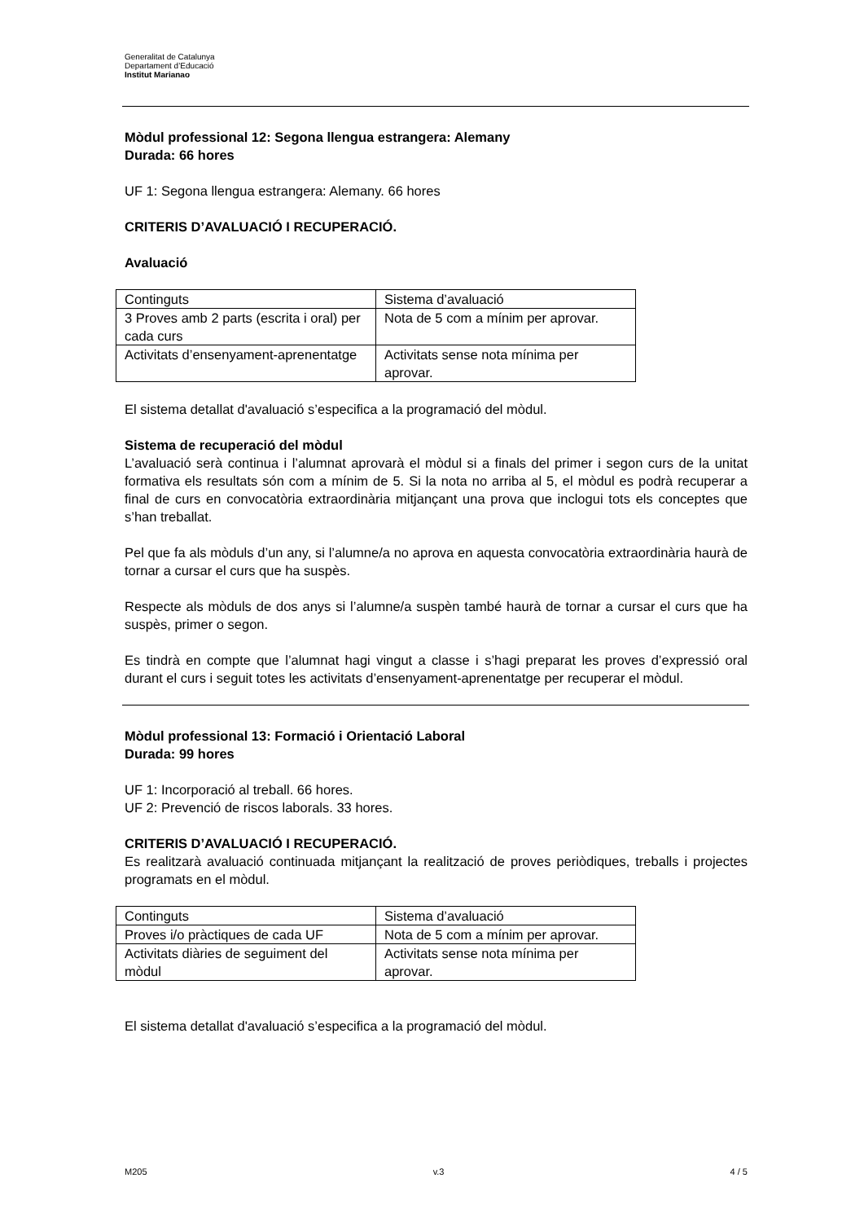Generalitat de Catalunya
Departament d’Educació
Institut Marianao
Mòdul professional 12: Segona llengua estrangera: Alemany
Durada: 66 hores
UF 1: Segona llengua estrangera: Alemany. 66 hores
CRITERIS D’AVALUACIÓ I RECUPERACIÓ.
Avaluació
| Continguts | Sistema d’avaluació |
| 3 Proves amb 2 parts (escrita i oral) per cada curs | Nota de 5 com a mínim per aprovar. |
| Activitats d’ensenyament-aprenentatge | Activitats sense nota mínima per aprovar. |
El sistema detallat d'avaluació s’especifica a la programació del mòdul.
Sistema de recuperació del mòdul
L’avaluació serà continua i l’alumnat aprovarà el mòdul si a finals del primer i segon curs de la unitat formativa els resultats són com a mínim de 5. Si la nota no arriba al 5, el mòdul es podrà recuperar a final de curs en convocatòria extraordinària mitjançant una prova que inclogui tots els conceptes que s’han treballat.
Pel que fa als mòduls d’un any, si l’alumne/a no aprova en aquesta convocatòria extraordinària haurà de tornar a cursar el curs que ha suspès.
Respecte als mòduls de dos anys si l’alumne/a suspèn també haurà de tornar a cursar el curs que ha suspès, primer o segon.
Es tindrà en compte que l’alumnat hagi vingut a classe i s’hagi preparat les proves d’expressió oral durant el curs i seguit totes les activitats d’ensenyament-aprenentatge per recuperar el mòdul.
Mòdul professional 13: Formació i Orientació Laboral
Durada: 99 hores
UF 1: Incorporació al treball. 66 hores.
UF 2: Prevenció de riscos laborals. 33 hores.
CRITERIS D’AVALUACIÓ I RECUPERACIÓ.
Es realitzarà avaluació continuada mitjançant la realització de proves periòdiques, treballs i projectes programats en el mòdul.
| Continguts | Sistema d’avaluació |
| Proves i/o pràctiques de cada UF | Nota de 5 com a mínim per aprovar. |
| Activitats diàries de seguiment del mòdul | Activitats sense nota mínima per aprovar. |
El sistema detallat d'avaluació s’especifica a la programació del mòdul.
M205 v.3 4 / 5